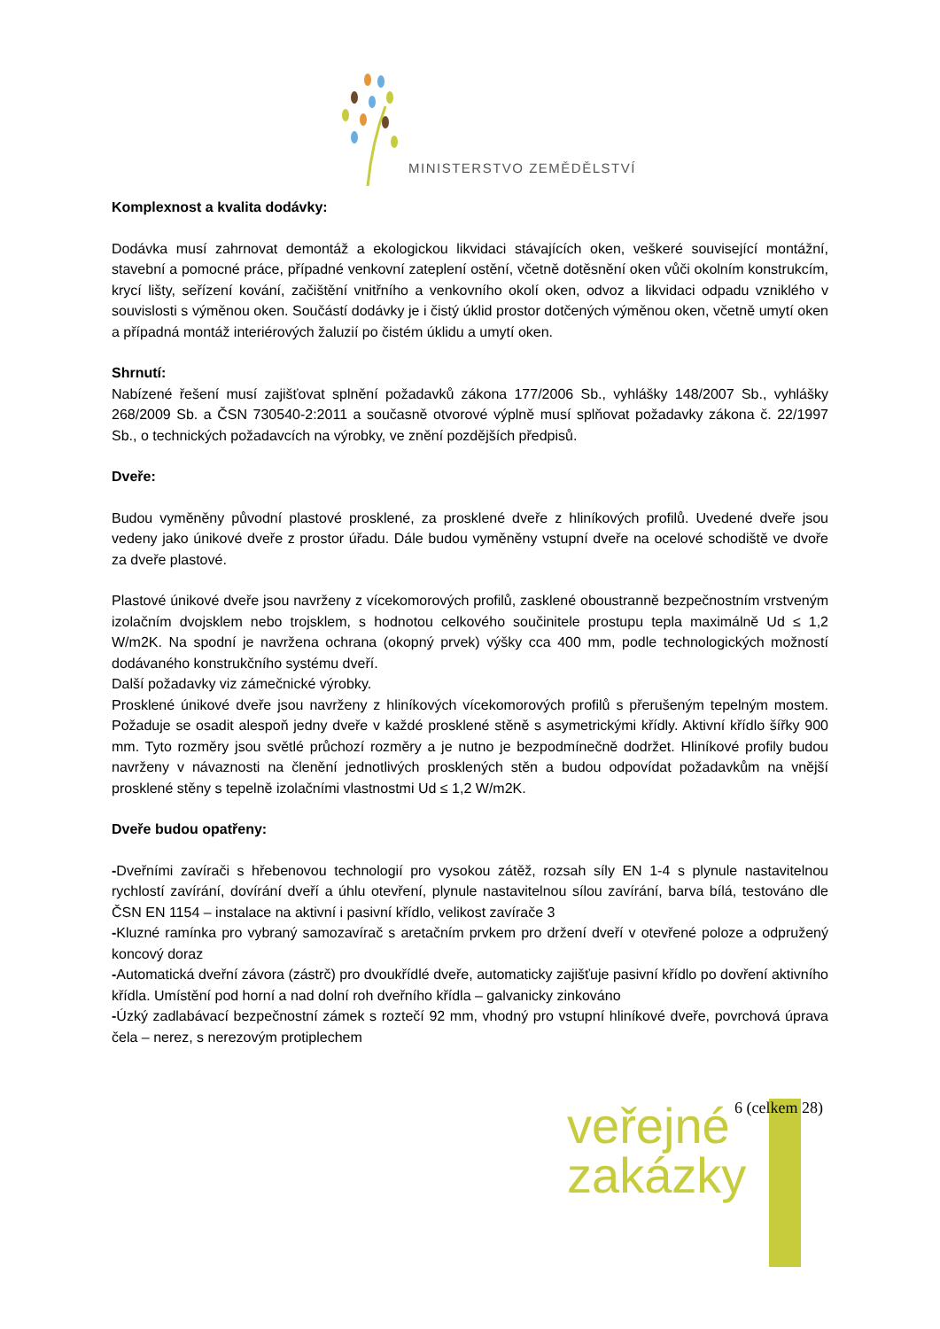MINISTERSTVO ZEMĚDĚLSTVÍ
Komplexnost a kvalita dodávky:
Dodávka musí zahrnovat demontáž a ekologickou likvidaci stávajících oken, veškeré související montážní, stavební a pomocné práce, případné venkovní zateplení ostění, včetně dotěsnění oken vůči okolním konstrukcím, krycí lišty, seřízení kování, začištění vnitřního a venkovního okolí oken, odvoz a likvidaci odpadu vzniklého v souvislosti s výměnou oken. Součástí dodávky je i čistý úklid prostor dotčených výměnou oken, včetně umytí oken a případná montáž interiérových žaluzií po čistém úklidu a umytí oken.
Shrnutí:
Nabízené řešení musí zajišťovat splnění požadavků zákona 177/2006 Sb., vyhlášky 148/2007 Sb., vyhlášky 268/2009 Sb. a ČSN 730540-2:2011 a současně otvorové výplně musí splňovat požadavky zákona č. 22/1997 Sb., o technických požadavcích na výrobky, ve znění pozdějších předpisů.
Dveře:
Budou vyměněny původní plastové prosklené, za prosklené dveře z hliníkových profilů. Uvedené dveře jsou vedeny jako únikové dveře z prostor úřadu. Dále budou vyměněny vstupní dveře na ocelové schodiště ve dvoře za dveře plastové.
Plastové únikové dveře jsou navrženy z vícekomorových profilů, zasklené oboustranně bezpečnostním vrstveným izolačním dvojsklem nebo trojsklem, s hodnotou celkového součinitele prostupu tepla maximálně Ud ≤ 1,2 W/m2K. Na spodní je navržena ochrana (okopný prvek) výšky cca 400 mm, podle technologických možností dodávaného konstrukčního systému dveří.
Další požadavky viz zámečnické výrobky.
Prosklené únikové dveře jsou navrženy z hliníkových vícekomorových profilů s přerušeným tepelným mostem. Požaduje se osadit alespoň jedny dveře v každé prosklené stěně s asymetrickými křídly. Aktivní křídlo šířky 900 mm. Tyto rozměry jsou světlé průchozí rozměry a je nutno je bezpodmínečně dodržet. Hliníkové profily budou navrženy v návaznosti na členění jednotlivých prosklených stěn a budou odpovídat požadavkům na vnější prosklené stěny s tepelně izolačními vlastnostmi Ud ≤ 1,2 W/m2K.
Dveře budou opatřeny:
-Dveřními zavírači s hřebenovou technologií pro vysokou zátěž, rozsah síly EN 1-4 s plynule nastavitelnou rychlostí zavírání, dovírání dveří a úhlu otevření, plynule nastavitelnou sílou zavírání, barva bílá, testováno dle ČSN EN 1154 – instalace na aktivní i pasivní křídlo, velikost zavírače 3
-Kluzné ramínka pro vybraný samozavírač s aretačním prvkem pro držení dveří v otevřené poloze a odpružený koncový doraz
-Automatická dveřní závora (zástrč) pro dvoukřídlé dveře, automaticky zajišťuje pasivní křídlo po dovření aktivního křídla. Umístění pod horní a nad dolní roh dveřního křídla – galvanicky zinkováno
-Úzký zadlabávací bezpečnostní zámek s roztečí 92 mm, vhodný pro vstupní hliníkové dveře, povrchová úprava čela – nerez, s nerezovým protiplechem
6 (celkem 28)
veřejné
zakázky